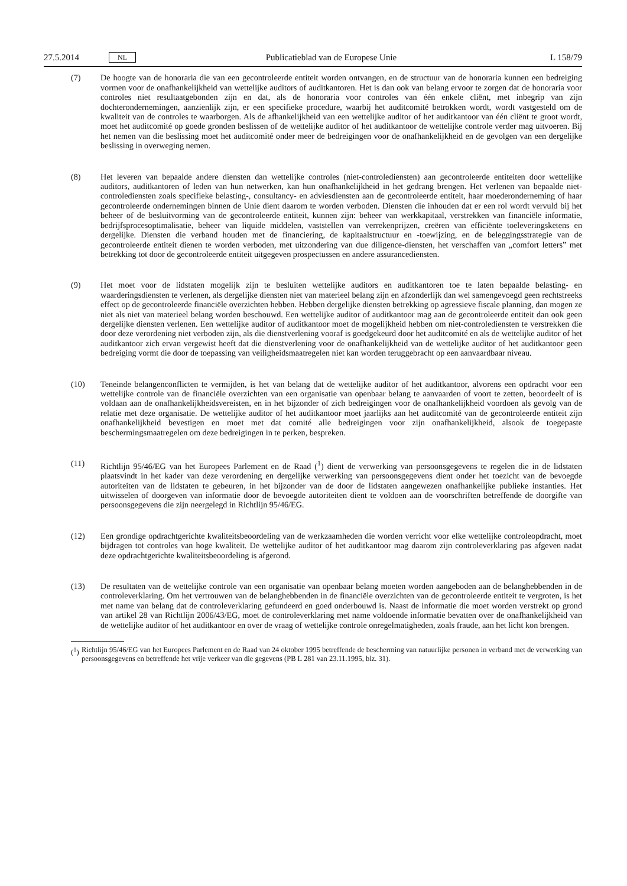27.5.2014 NL Publicatieblad van de Europese Unie L 158/79
(7) De hoogte van de honoraria die van een gecontroleerde entiteit worden ontvangen, en de structuur van de hono­raria kunnen een bedreiging vormen voor de onafhankelijkheid van wettelijke auditors of auditkantoren. Het is dan ook van belang ervoor te zorgen dat de honoraria voor controles niet resultaatgebonden zijn en dat, als de honoraria voor controles van één enkele cliënt, met inbegrip van zijn dochterondernemingen, aanzienlijk zijn, er een specifieke procedure, waarbij het auditcomité betrokken wordt, wordt vastgesteld om de kwaliteit van de controles te waarborgen. Als de afhankelijkheid van een wettelijke auditor of het auditkantoor van één cliënt te groot wordt, moet het auditcomité op goede gronden beslissen of de wettelijke auditor of het auditkantoor de wettelijke controle verder mag uitvoeren. Bij het nemen van die beslissing moet het auditcomité onder meer de bedreigingen voor de onafhankelijkheid en de gevolgen van een dergelijke beslissing in overweging nemen.
(8) Het leveren van bepaalde andere diensten dan wettelijke controles (niet-controlediensten) aan gecontroleerde enti­teiten door wettelijke auditors, auditkantoren of leden van hun netwerken, kan hun onafhankelijkheid in het gedrang brengen. Het verlenen van bepaalde niet-controlediensten zoals specifieke belasting-, consultancy- en adviesdiensten aan de gecontroleerde entiteit, haar moederonderneming of haar gecontroleerde ondernemingen binnen de Unie dient daarom te worden verboden. Diensten die inhouden dat er een rol wordt vervuld bij het beheer of de besluitvorming van de gecontroleerde entiteit, kunnen zijn: beheer van werkkapitaal, verstrekken van financiële informatie, bedrijfsprocesoptimalisatie, beheer van liquide middelen, vaststellen van verrekenprijzen, creëren van efficiënte toeleveringsketens en dergelijke. Diensten die verband houden met de financiering, de kapi­taalstructuur en -toewijzing, en de beleggingsstrategie van de gecontroleerde entiteit dienen te worden verboden, met uitzondering van due diligence-diensten, het verschaffen van „comfort letters” met betrekking tot door de gecontroleerde entiteit uitgegeven prospectussen en andere assurancediensten.
(9) Het moet voor de lidstaten mogelijk zijn te besluiten wettelijke auditors en auditkantoren toe te laten bepaalde belasting- en waarderingsdiensten te verlenen, als dergelijke diensten niet van materieel belang zijn en afzonderlijk dan wel samengevoegd geen rechtstreeks effect op de gecontroleerde financiële overzichten hebben. Hebben dergelijke diensten betrekking op agressieve fiscale planning, dan mogen ze niet als niet van materieel belang worden beschouwd. Een wettelijke auditor of auditkantoor mag aan de gecontroleerde entiteit dan ook geen dergelijke diensten verlenen. Een wettelijke auditor of auditkantoor moet de mogelijkheid hebben om niet-contro­lediensten te verstrekken die door deze verordening niet verboden zijn, als die dienstverlening vooraf is goedge­keurd door het auditcomité en als de wettelijke auditor of het auditkantoor zich ervan vergewist heeft dat die dienstverlening voor de onafhankelijkheid van de wettelijke auditor of het auditkantoor geen bedreiging vormt die door de toepassing van veiligheidsmaatregelen niet kan worden teruggebracht op een aanvaardbaar niveau.
(10) Teneinde belangenconflicten te vermijden, is het van belang dat de wettelijke auditor of het auditkantoor, alvorens een opdracht voor een wettelijke controle van de financiële overzichten van een organisatie van openbaar belang te aanvaarden of voort te zetten, beoordeelt of is voldaan aan de onafhankelijkheidsvereisten, en in het bijzonder of zich bedreigingen voor de onafhankelijkheid voordoen als gevolg van de relatie met deze organisatie. De wette­lijke auditor of het auditkantoor moet jaarlijks aan het auditcomité van de gecontroleerde entiteit zijn onafhanke­lijkheid bevestigen en moet met dat comité alle bedreigingen voor zijn onafhankelijkheid, alsook de toegepaste beschermingsmaatregelen om deze bedreigingen in te perken, bespreken.
(11) Richtlijn 95/46/EG van het Europees Parlement en de Raad (<sup>1</sup>) dient de verwerking van persoonsgegevens te regelen die in de lidstaten plaatsvindt in het kader van deze verordening en dergelijke verwerking van persoonsge­gevens dient onder het toezicht van de bevoegde autoriteiten van de lidstaten te gebeuren, in het bijzonder van de door de lidstaten aangewezen onafhankelijke publieke instanties. Het uitwisselen of doorgeven van informatie door de bevoegde autoriteiten dient te voldoen aan de voorschriften betreffende de doorgifte van persoonsgege­vens die zijn neergelegd in Richtlijn 95/46/EG.
(12) Een grondige opdrachtgerichte kwaliteitsbeoordeling van de werkzaamheden die worden verricht voor elke wette­lijke controleopdracht, moet bijdragen tot controles van hoge kwaliteit. De wettelijke auditor of het auditkantoor mag daarom zijn controleverklaring pas afgeven nadat deze opdrachtgerichte kwaliteitsbeoordeling is afgerond.
(13) De resultaten van de wettelijke controle van een organisatie van openbaar belang moeten worden aangeboden aan de belanghebbenden in de controleverklaring. Om het vertrouwen van de belanghebbenden in de financiële overzichten van de gecontroleerde entiteit te vergroten, is het met name van belang dat de controleverklaring gefundeerd en goed onderbouwd is. Naast de informatie die moet worden verstrekt op grond van artikel 28 van Richtlijn 2006/43/EG, moet de controleverklaring met name voldoende informatie bevatten over de onafhanke­lijkheid van de wettelijke auditor of het auditkantoor en over de vraag of wettelijke controle onregelmatigheden, zoals fraude, aan het licht kon brengen.
(<sup>1</sup>)
Richtlijn 95/46/EG van het Europees Parlement en de Raad van 24 oktober 1995 betreffende de bescherming van natuurlijke personen in verband met de verwerking van persoonsgegevens en betreffende het vrije verkeer van die gegevens (PB L 281 van 23.11.1995, blz. 31).